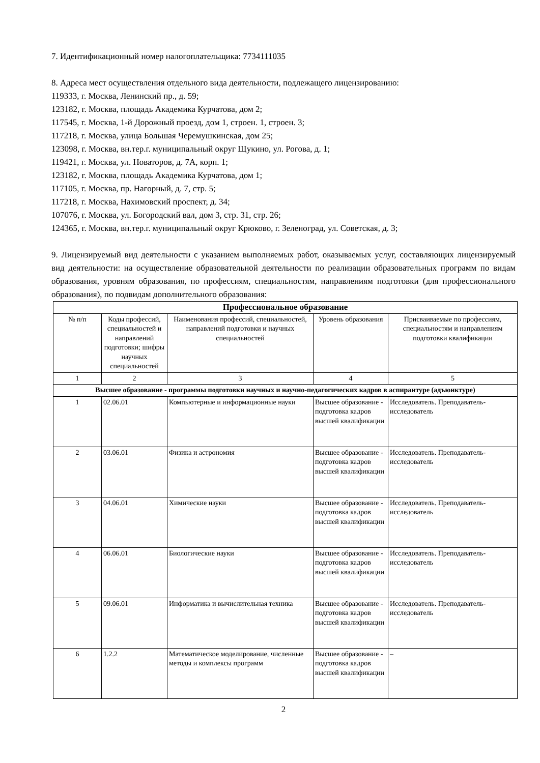7. Идентификационный номер налогоплательщика: 7734111035
8. Адреса мест осуществления отдельного вида деятельности, подлежащего лицензированию:
119333, г. Москва, Ленинский пр., д. 59;
123182, г. Москва, площадь Академика Курчатова, дом 2;
117545, г. Москва, 1-й Дорожный проезд, дом 1, строен. 1, строен. 3;
117218, г. Москва, улица Большая Черемушкинская, дом 25;
123098, г. Москва, вн.тер.г. муниципальный округ Щукино, ул. Рогова, д. 1;
119421, г. Москва, ул. Новаторов, д. 7А, корп. 1;
123182, г. Москва, площадь Академика Курчатова, дом 1;
117105, г. Москва, пр. Нагорный, д. 7, стр. 5;
117218, г. Москва, Нахимовский проспект, д. 34;
107076, г. Москва, ул. Богородский вал, дом 3, стр. 31, стр. 26;
124365, г. Москва, вн.тер.г. муниципальный округ Крюково, г. Зеленоград, ул. Советская, д. 3;
9. Лицензируемый вид деятельности с указанием выполняемых работ, оказываемых услуг, составляющих лицензируемый вид деятельности: на осуществление образовательной деятельности по реализации образовательных программ по видам образования, уровням образования, по профессиям, специальностям, направлениям подготовки (для профессионального образования), по подвидам дополнительного образования:
| Профессиональное образование | | | | |
| --- | --- | --- | --- | --- |
| № п/п | Коды профессий, специальностей и направлений подготовки; шифры научных специальностей | Наименования профессий, специальностей, направлений подготовки и научных специальностей | Уровень образования | Присваиваемые по профессиям, специальностям и направлениям подготовки квалификации |
| 1 | 2 | 3 | 4 | 5 |
| Высшее образование - программы подготовки научных и научно-педагогических кадров в аспирантуре (адъюнктуре) | | | | |
| 1 | 02.06.01 | Компьютерные и информационные науки | Высшее образование - подготовка кадров высшей квалификации | Исследователь. Преподаватель-исследователь |
| 2 | 03.06.01 | Физика и астрономия | Высшее образование - подготовка кадров высшей квалификации | Исследователь. Преподаватель-исследователь |
| 3 | 04.06.01 | Химические науки | Высшее образование - подготовка кадров высшей квалификации | Исследователь. Преподаватель-исследователь |
| 4 | 06.06.01 | Биологические науки | Высшее образование - подготовка кадров высшей квалификации | Исследователь. Преподаватель-исследователь |
| 5 | 09.06.01 | Информатика и вычислительная техника | Высшее образование - подготовка кадров высшей квалификации | Исследователь. Преподаватель-исследователь |
| 6 | 1.2.2 | Математическое моделирование, численные методы и комплексы программ | Высшее образование - подготовка кадров высшей квалификации | – |
2